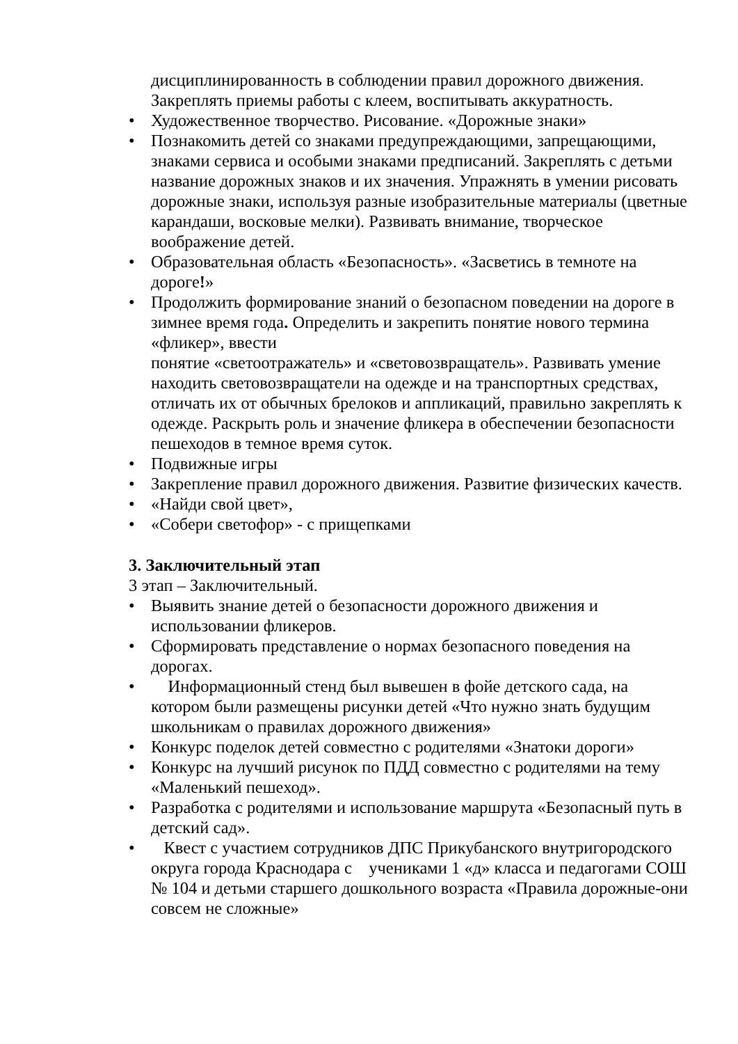дисциплинированность в соблюдении правил дорожного движения. Закреплять приемы работы с клеем, воспитывать аккуратность.
• Художественное творчество. Рисование. «Дорожные знаки»
• Познакомить детей со знаками предупреждающими, запрещающими, знаками сервиса и особыми знаками предписаний. Закреплять с детьми название дорожных знаков и их значения. Упражнять в умении рисовать дорожные знаки, используя разные изобразительные материалы (цветные карандаши, восковые мелки). Развивать внимание, творческое воображение детей.
• Образовательная область «Безопасность». «Засветись в темноте на дороге!»
• Продолжить формирование знаний о безопасном поведении на дороге в зимнее время года. Определить и закрепить понятие нового термина «фликер», ввести
понятие «светоотражатель» и «световозвращатель». Развивать умение находить световозвращатели на одежде и на транспортных средствах, отличать их от обычных брелоков и аппликаций, правильно закреплять к одежде. Раскрыть роль и значение фликера в обеспечении безопасности пешеходов в темное время суток.
• Подвижные игры
• Закрепление правил дорожного движения. Развитие физических качеств.
• «Найди свой цвет»,
• «Собери светофор» - с прищепками
3. Заключительный этап
3 этап – Заключительный.
• Выявить знание детей о безопасности дорожного движения и использовании фликеров.
• Сформировать представление о нормах безопасного поведения на дорогах.
• Информационный стенд был вывешен в фойе детского сада, на котором были размещены рисунки детей «Что нужно знать будущим школьникам о правилах дорожного движения»
• Конкурс поделок детей совместно с родителями «Знатоки дороги»
• Конкурс на лучший рисунок по ПДД совместно с родителями на тему «Маленький пешеход».
• Разработка с родителями и использование маршрута «Безопасный путь в детский сад».
• Квест с участием сотрудников ДПС Прикубанского внутригородского округа города Краснодара с учениками 1 «д» класса и педагогами СОШ № 104 и детьми старшего дошкольного возраста «Правила дорожные-они совсем не сложные»